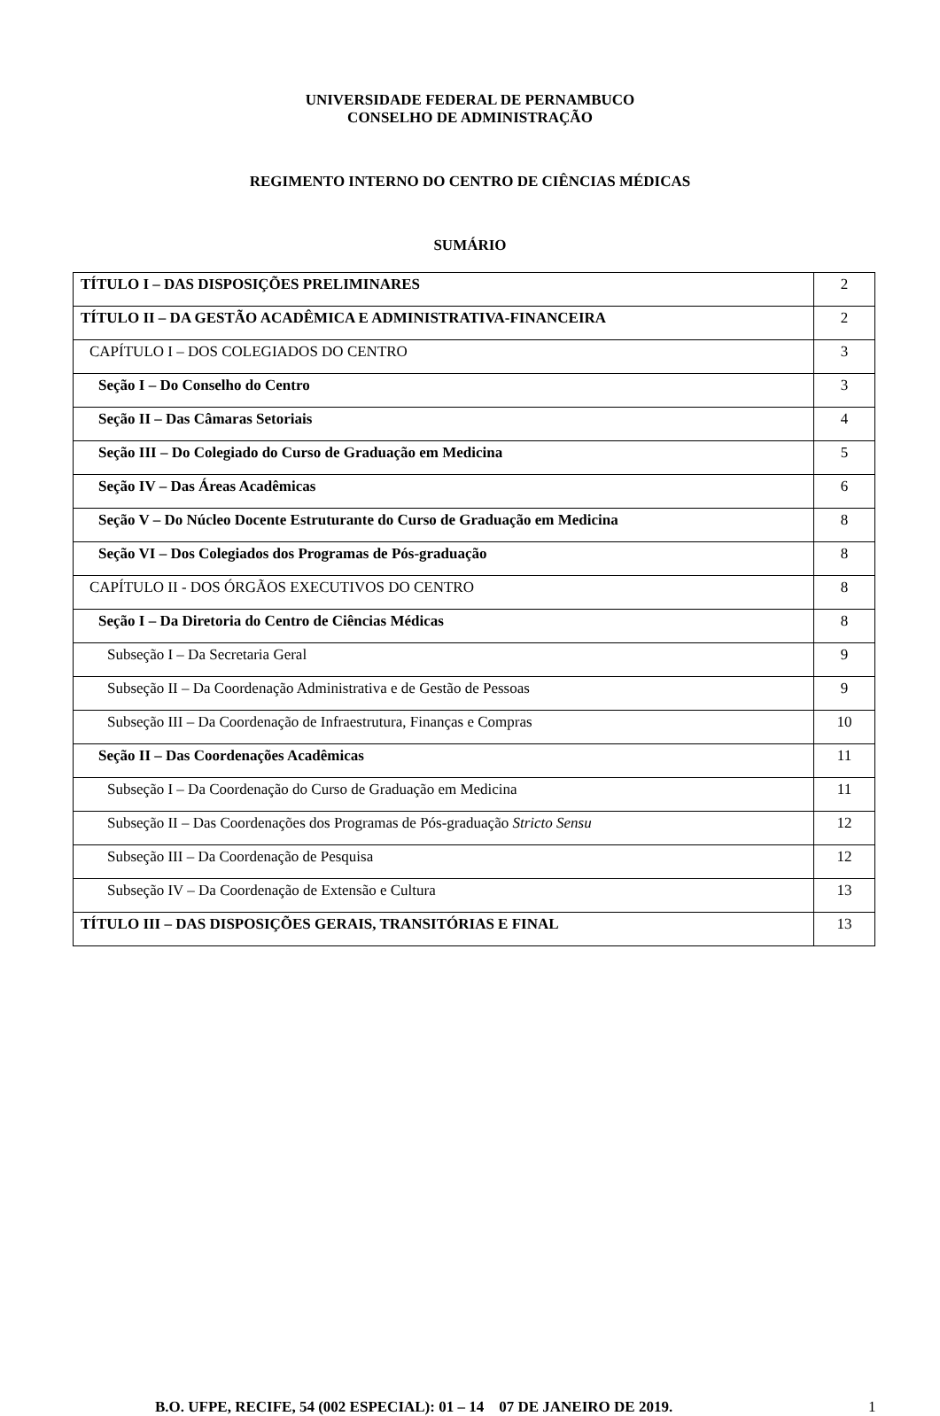UNIVERSIDADE FEDERAL DE PERNAMBUCO
CONSELHO DE ADMINISTRAÇÃO
REGIMENTO INTERNO DO CENTRO DE CIÊNCIAS MÉDICAS
SUMÁRIO
| TÍTULO I – DAS DISPOSIÇÕES PRELIMINARES | 2 |
| TÍTULO II – DA GESTÃO ACADÊMICA E ADMINISTRATIVA-FINANCEIRA | 2 |
| CAPÍTULO I – DOS COLEGIADOS DO CENTRO | 3 |
| Seção I – Do Conselho do Centro | 3 |
| Seção II – Das Câmaras Setoriais | 4 |
| Seção III – Do Colegiado do Curso de Graduação em Medicina | 5 |
| Seção IV – Das Áreas Acadêmicas | 6 |
| Seção V – Do Núcleo Docente Estruturante do Curso de Graduação em Medicina | 8 |
| Seção VI – Dos Colegiados dos Programas de Pós-graduação | 8 |
| CAPÍTULO II - DOS ÓRGÃOS EXECUTIVOS DO CENTRO | 8 |
| Seção I – Da Diretoria do Centro de Ciências Médicas | 8 |
| Subseção I – Da Secretaria Geral | 9 |
| Subseção II – Da Coordenação Administrativa e de Gestão de Pessoas | 9 |
| Subseção III – Da Coordenação de Infraestrutura, Finanças e Compras | 10 |
| Seção II – Das Coordenações Acadêmicas | 11 |
| Subseção I – Da Coordenação do Curso de Graduação em Medicina | 11 |
| Subseção II – Das Coordenações dos Programas de Pós-graduação Stricto Sensu | 12 |
| Subseção III – Da Coordenação de Pesquisa | 12 |
| Subseção IV – Da Coordenação de Extensão e Cultura | 13 |
| TÍTULO III – DAS DISPOSIÇÕES GERAIS, TRANSITÓRIAS E FINAL | 13 |
B.O. UFPE, RECIFE, 54 (002 ESPECIAL): 01 – 14 07 DE JANEIRO DE 2019. 1